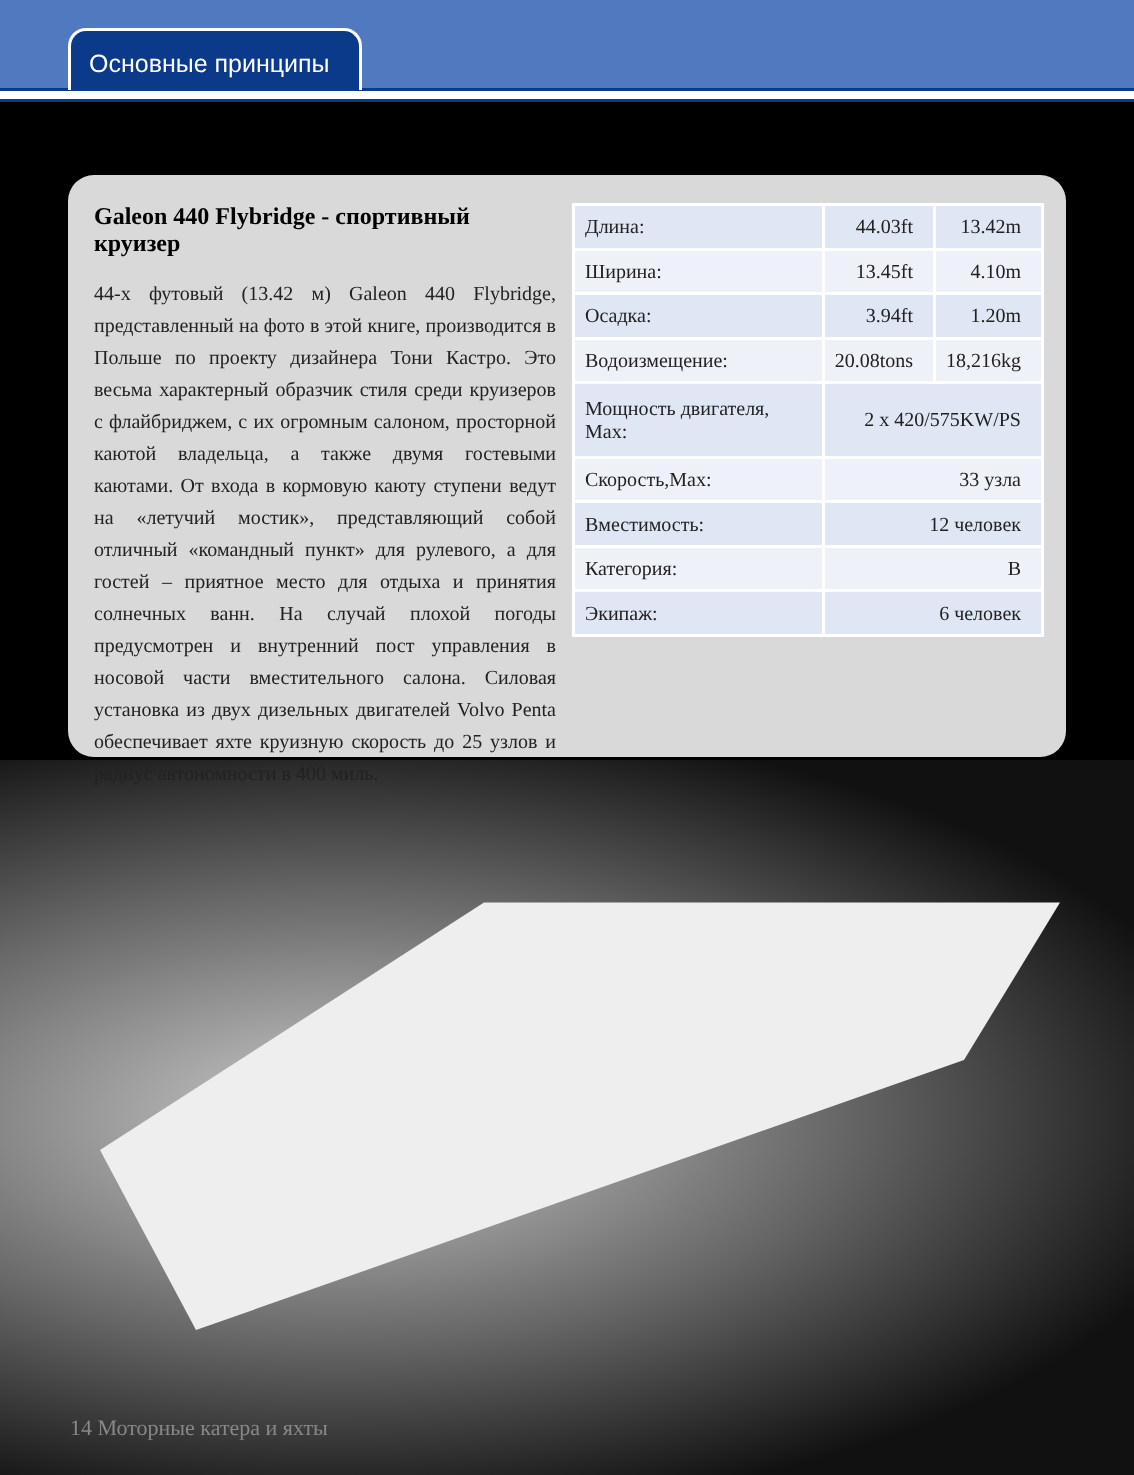Основные принципы
Galeon 440 Flybridge - спортивный круизер
44-х футовый (13.42 м) Galeon 440 Flybridge, представленный на фото в этой книге, производится в Польше по проекту дизайнера Тони Кастро. Это весьма характерный образчик стиля среди круизеров с флайбриджем, с их огромным салоном, просторной каютой владельца, а также двумя гостевыми каютами. От входа в кормовую каюту ступени ведут на «летучий мостик», представляющий собой отличный «командный пункт» для рулевого, а для гостей – приятное место для отдыха и принятия солнечных ванн. На случай плохой погоды предусмотрен и внутренний пост управления в носовой части вместительного салона. Силовая установка из двух дизельных двигателей Volvo Penta обеспечивает яхте круизную скорость до 25 узлов и радиус автономности в 400 миль.
| Длина: | 44.03ft | 13.42m |
| Ширина: | 13.45ft | 4.10m |
| Осадка: | 3.94ft | 1.20m |
| Водоизмещение: | 20.08tons | 18,216kg |
| Мощность двигателя, Max: | 2 x 420/575KW/PS | |
| Скорость,Max: | 33 узла | |
| Вместимость: | 12 человек | |
| Категория: | B | |
| Экипаж: | 6 человек | |
14 Моторные катера и яхты